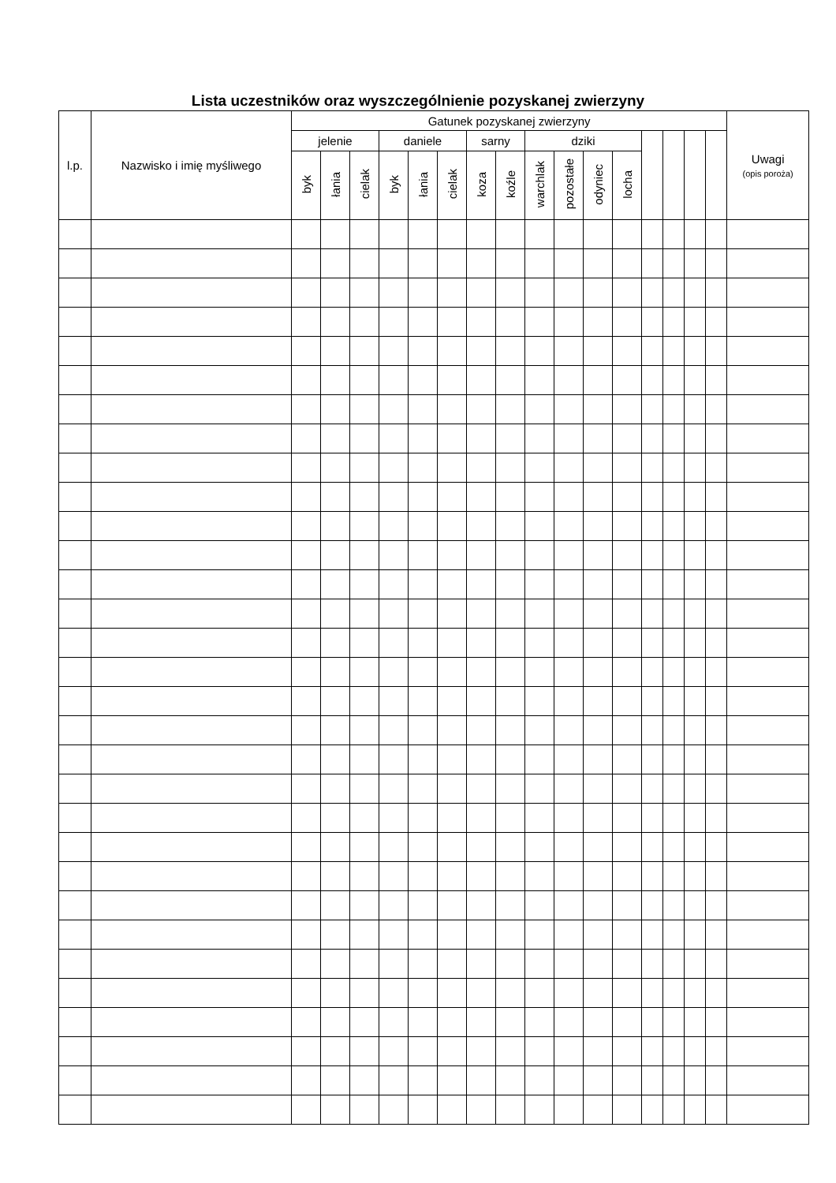Lista uczestników oraz wyszczególnienie pozyskanej zwierzyny
| l.p. | Nazwisko i imię myśliwego | Gatunek pozyskanej zwierzyny | | | | | | | | | | | | | | | | Uwagi (opis poroża) |
| --- | --- | --- | --- | --- | --- | --- | --- | --- | --- | --- | --- | --- | --- | --- | --- | --- | --- | --- |
| | | jelenie | | | daniele | | | sarny | | dziki | | | | | | | | |
| | | byk | łania | cielak | byk | łania | cielak | koza | koźle | warchlak | pozostałe | odyniec | locha | | | | | |